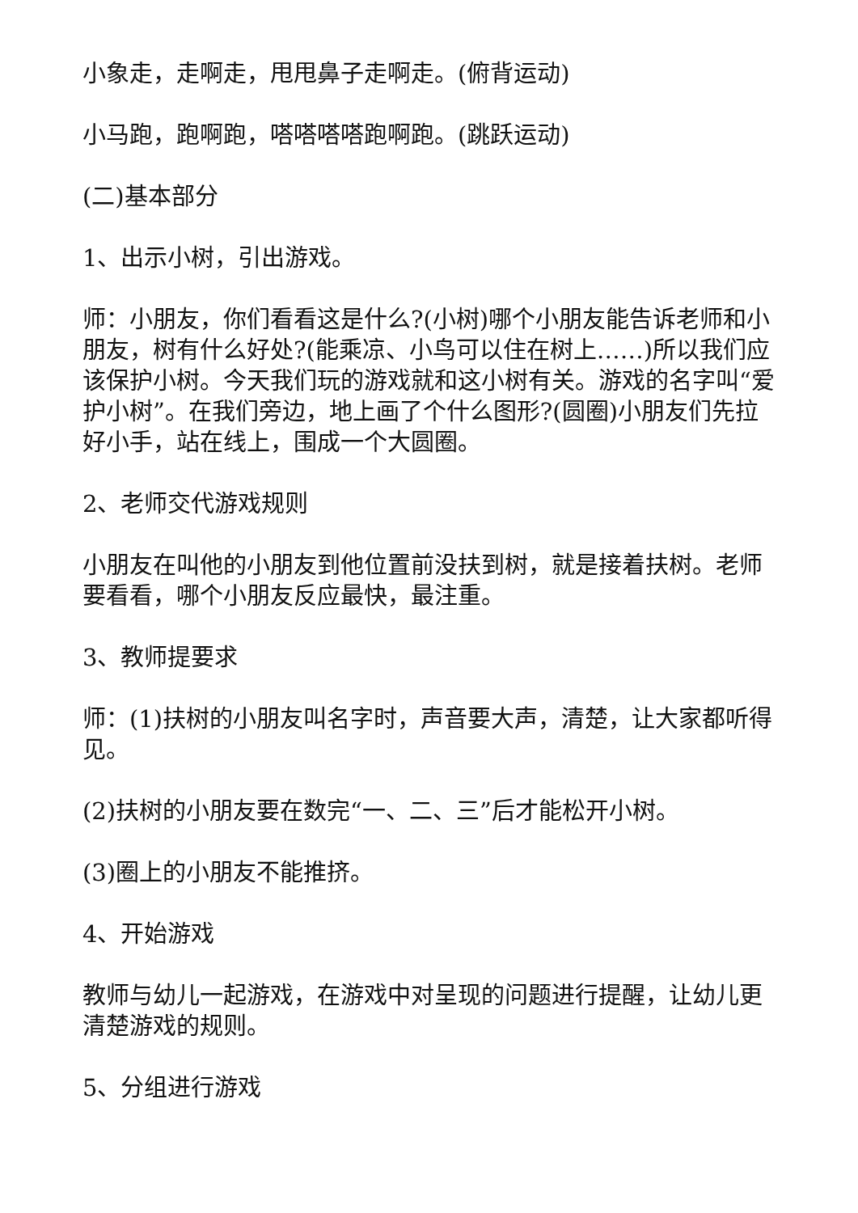小象走，走啊走，甩甩鼻子走啊走。(俯背运动)
小马跑，跑啊跑，嗒嗒嗒嗒跑啊跑。(跳跃运动)
(二)基本部分
1、出示小树，引出游戏。
师：小朋友，你们看看这是什么?(小树)哪个小朋友能告诉老师和小朋友，树有什么好处?(能乘凉、小鸟可以住在树上……)所以我们应该保护小树。今天我们玩的游戏就和这小树有关。游戏的名字叫“爱护小树”。在我们旁边，地上画了个什么图形?(圆圈)小朋友们先拉好小手，站在线上，围成一个大圆圈。
2、老师交代游戏规则
小朋友在叫他的小朋友到他位置前没扶到树，就是接着扶树。老师要看看，哪个小朋友反应最快，最注重。
3、教师提要求
师：(1)扶树的小朋友叫名字时，声音要大声，清楚，让大家都听得见。
(2)扶树的小朋友要在数完“一、二、三”后才能松开小树。
(3)圈上的小朋友不能推挤。
4、开始游戏
教师与幼儿一起游戏，在游戏中对呈现的问题进行提醒，让幼儿更清楚游戏的规则。
5、分组进行游戏